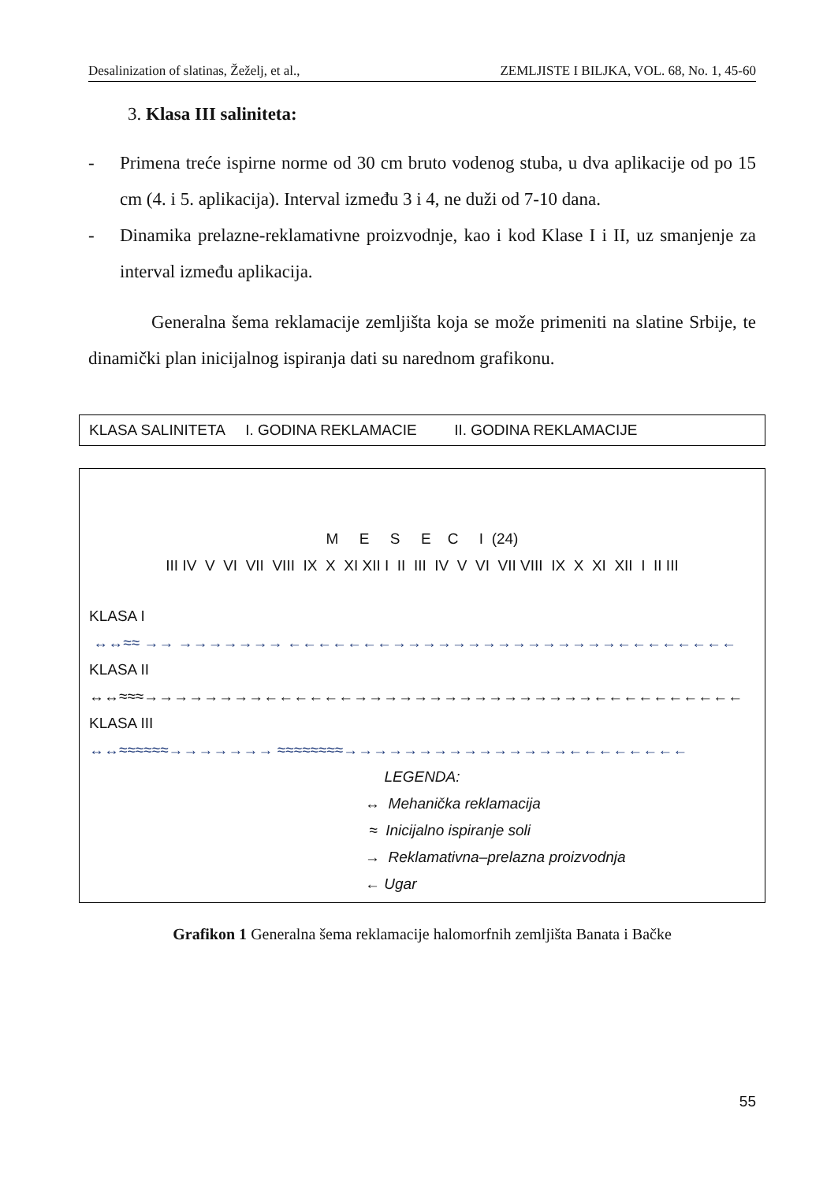Desalinization of slatinas, Žeželj, et al., ZEMLJISTE I BILJKA, VOL. 68, No. 1, 45-60
3. Klasa III saliniteta:
- Primena treće ispirne norme od 30 cm bruto vodenog stuba, u dva aplikacije od po 15 cm (4. i 5. aplikacija). Interval između 3 i 4, ne duži od 7-10 dana.
- Dinamika prelazne-reklamativne proizvodnje, kao i kod Klase I i II, uz smanjenje za interval između aplikacija.
Generalna šema reklamacije zemljišta koja se može primeniti na slatine Srbije, te dinamički plan inicijalnog ispiranja dati su narednom grafikonu.
KLASA SALINITETA I. GODINA REKLAMACIE II. GODINA REKLAMACIJE
M E S E C I (24)
III IV V VI VII VIII IX X XI XII I II III IV V VI VII VIII IX X XI XII I II III
KLASA I
↔↔≈≈ →→ →→→→→→→ ←←←←←←←→→→→→→→→→→→→→→→←←←←←←←←
KLASA II
↔↔≈≈≈→→→→→→→→←←←←←←→→→→→→→→→→→→→→→→←←←←←←←←←←
KLASA III
↔↔≈≈≈≈≈≈→→→→→→→ ≈≈≈≈≈≈≈≈→→→→→→→→→→→→→→→←←←←←←←←
LEGENDA:
↔ Mehanička reklamacija
≈ Inicijalno ispiranje soli
→ Reklamativna–prelazna proizvodnja
← Ugar
Grafikon 1 Generalna šema reklamacije halomorfnih zemljišta Banata i Bačke
55